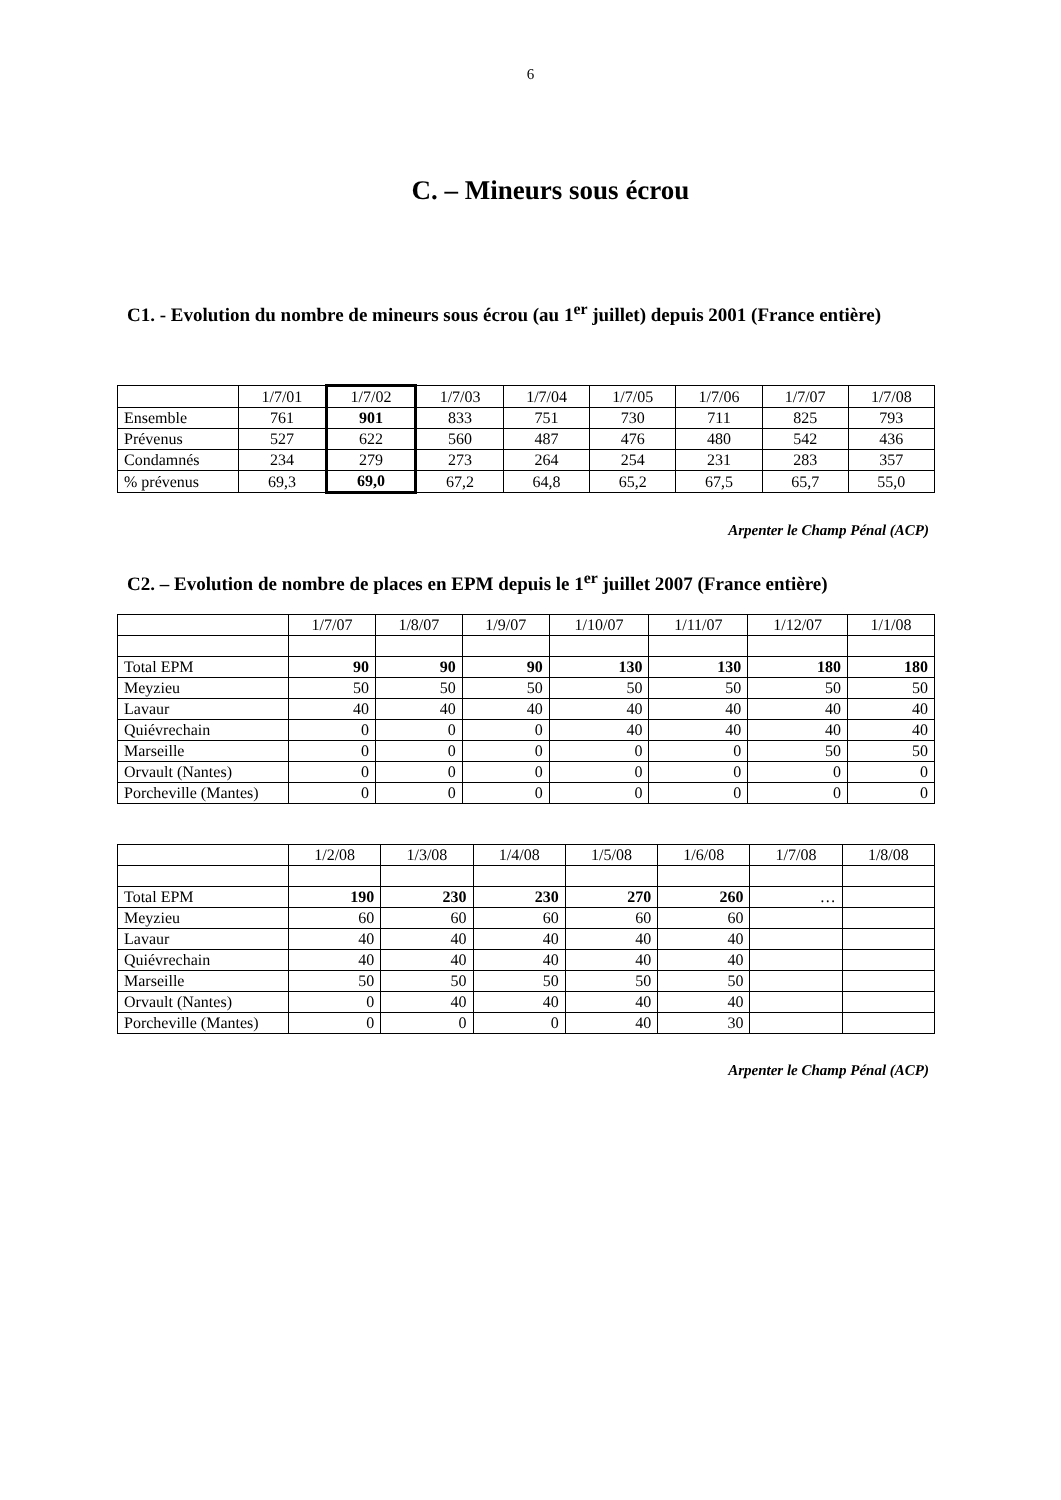6
C. – Mineurs sous écrou
C1. - Evolution du nombre de mineurs sous écrou (au 1<sup>er</sup> juillet) depuis 2001 (France entière)
| | 1/7/01 | 1/7/02 | 1/7/03 | 1/7/04 | 1/7/05 | 1/7/06 | 1/7/07 | 1/7/08 |
| Ensemble | 761 | 901 | 833 | 751 | 730 | 711 | 825 | 793 |
| Prévenus | 527 | 622 | 560 | 487 | 476 | 480 | 542 | 436 |
| Condamnés | 234 | 279 | 273 | 264 | 254 | 231 | 283 | 357 |
| % prévenus | 69,3 | 69,0 | 67,2 | 64,8 | 65,2 | 67,5 | 65,7 | 55,0 |
Arpenter le Champ Pénal (ACP)
C2. – Evolution de nombre de places en EPM depuis le 1<sup>er</sup> juillet 2007 (France entière)
| | 1/7/07 | 1/8/07 | 1/9/07 | 1/10/07 | 1/11/07 | 1/12/07 | 1/1/08 |
| Total EPM | 90 | 90 | 90 | 130 | 130 | 180 | 180 |
| Meyzieu | 50 | 50 | 50 | 50 | 50 | 50 | 50 |
| Lavaur | 40 | 40 | 40 | 40 | 40 | 40 | 40 |
| Quiévrechain | 0 | 0 | 0 | 40 | 40 | 40 | 40 |
| Marseille | 0 | 0 | 0 | 0 | 0 | 50 | 50 |
| Orvault (Nantes) | 0 | 0 | 0 | 0 | 0 | 0 | 0 |
| Porcheville (Mantes) | 0 | 0 | 0 | 0 | 0 | 0 | 0 |
| | 1/2/08 | 1/3/08 | 1/4/08 | 1/5/08 | 1/6/08 | 1/7/08 | 1/8/08 |
| Total EPM | 190 | 230 | 230 | 270 | 260 | … | |
| Meyzieu | 60 | 60 | 60 | 60 | 60 | | |
| Lavaur | 40 | 40 | 40 | 40 | 40 | | |
| Quiévrechain | 40 | 40 | 40 | 40 | 40 | | |
| Marseille | 50 | 50 | 50 | 50 | 50 | | |
| Orvault (Nantes) | 0 | 40 | 40 | 40 | 40 | | |
| Porcheville (Mantes) | 0 | 0 | 0 | 40 | 30 | | |
Arpenter le Champ Pénal (ACP)